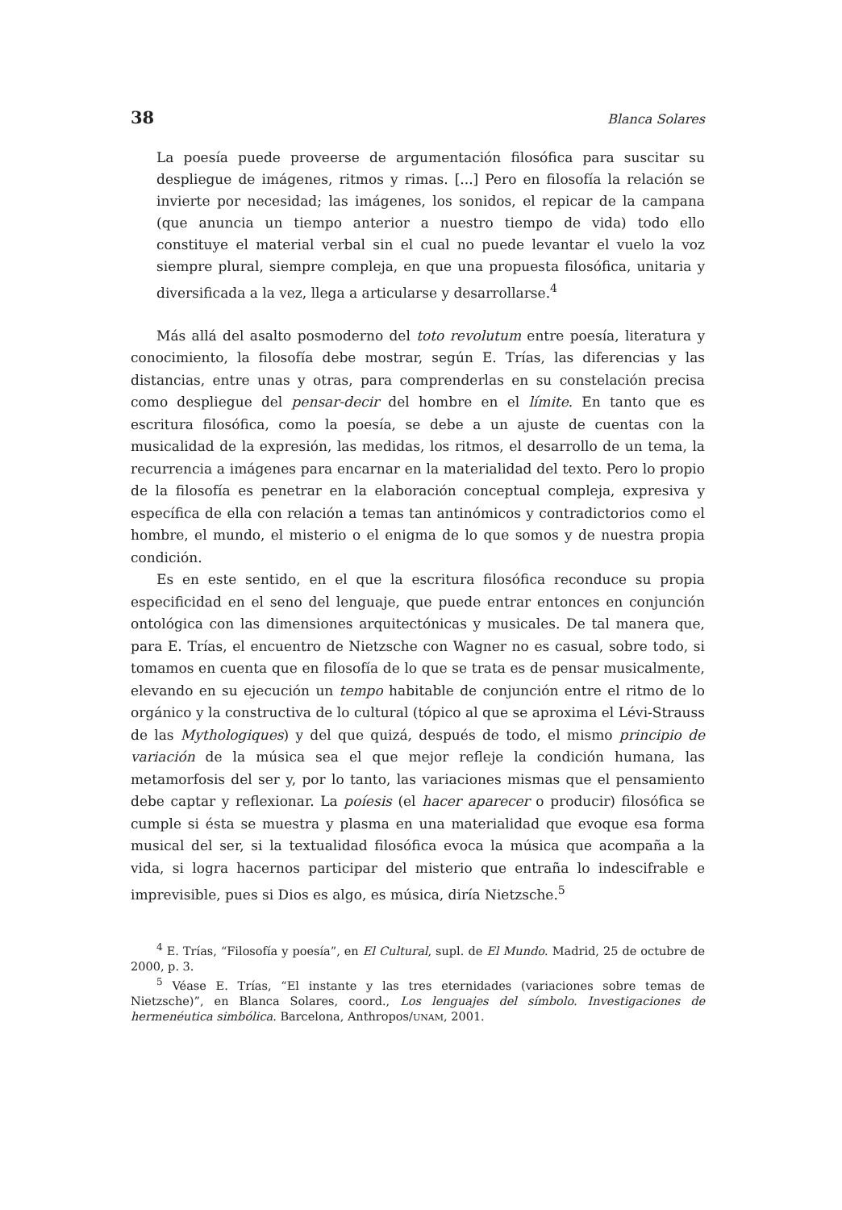38 Blanca Solares
La poesía puede proveerse de argumentación filosófica para suscitar su despliegue de imágenes, ritmos y rimas. [...] Pero en filosofía la relación se invierte por necesidad; las imágenes, los sonidos, el repicar de la campana (que anuncia un tiempo anterior a nuestro tiempo de vida) todo ello constituye el material verbal sin el cual no puede levantar el vuelo la voz siempre plural, siempre compleja, en que una propuesta filosófica, unitaria y diversificada a la vez, llega a articularse y desarrollarse.<sup>4</sup>
Más allá del asalto posmoderno del toto revolutum entre poesía, literatura y conocimiento, la filosofía debe mostrar, según E. Trías, las diferencias y las distancias, entre unas y otras, para comprenderlas en su constelación precisa como despliegue del pensar-decir del hombre en el límite. En tanto que es escritura filosófica, como la poesía, se debe a un ajuste de cuentas con la musicalidad de la expresión, las medidas, los ritmos, el desarrollo de un tema, la recurrencia a imágenes para encarnar en la materialidad del texto. Pero lo propio de la filosofía es penetrar en la elaboración conceptual compleja, expresiva y específica de ella con relación a temas tan antinómicos y contradictorios como el hombre, el mundo, el misterio o el enigma de lo que somos y de nuestra propia condición.
Es en este sentido, en el que la escritura filosófica reconduce su propia especificidad en el seno del lenguaje, que puede entrar entonces en conjunción ontológica con las dimensiones arquitectónicas y musicales. De tal manera que, para E. Trías, el encuentro de Nietzsche con Wagner no es casual, sobre todo, si tomamos en cuenta que en filosofía de lo que se trata es de pensar musicalmente, elevando en su ejecución un tempo habitable de conjunción entre el ritmo de lo orgánico y la constructiva de lo cultural (tópico al que se aproxima el Lévi-Strauss de las Mythologiques) y del que quizá, después de todo, el mismo principio de variación de la música sea el que mejor refleje la condición humana, las metamorfosis del ser y, por lo tanto, las variaciones mismas que el pensamiento debe captar y reflexionar. La poíesis (el hacer aparecer o producir) filosófica se cumple si ésta se muestra y plasma en una materialidad que evoque esa forma musical del ser, si la textualidad filosófica evoca la música que acompaña a la vida, si logra hacernos participar del misterio que entraña lo indescifrable e imprevisible, pues si Dios es algo, es música, diría Nietzsche.<sup>5</sup>
<sup>4</sup> E. Trías, “Filosofía y poesía”, en El Cultural, supl. de El Mundo. Madrid, 25 de octubre de 2000, p. 3.
<sup>5</sup> Véase E. Trías, “El instante y las tres eternidades (variaciones sobre temas de Nietzsche)”, en Blanca Solares, coord., Los lenguajes del símbolo. Investigaciones de hermenéutica simbólica. Barcelona, Anthropos/UNAM, 2001.